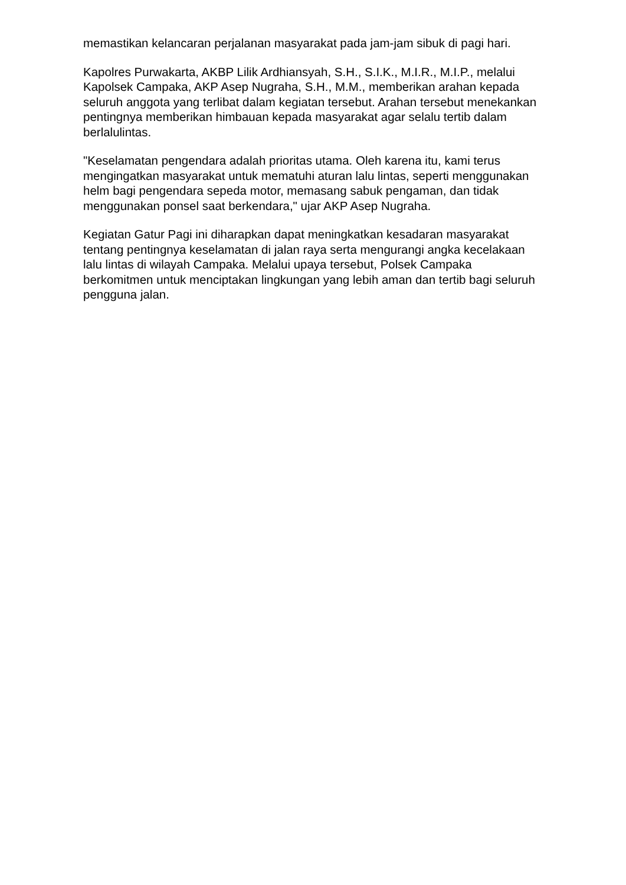memastikan kelancaran perjalanan masyarakat pada jam-jam sibuk di pagi hari.
Kapolres Purwakarta, AKBP Lilik Ardhiansyah, S.H., S.I.K., M.I.R., M.I.P., melalui Kapolsek Campaka, AKP Asep Nugraha, S.H., M.M., memberikan arahan kepada seluruh anggota yang terlibat dalam kegiatan tersebut. Arahan tersebut menekankan pentingnya memberikan himbauan kepada masyarakat agar selalu tertib dalam berlalulintas.
"Keselamatan pengendara adalah prioritas utama. Oleh karena itu, kami terus mengingatkan masyarakat untuk mematuhi aturan lalu lintas, seperti menggunakan helm bagi pengendara sepeda motor, memasang sabuk pengaman, dan tidak menggunakan ponsel saat berkendara," ujar AKP Asep Nugraha.
Kegiatan Gatur Pagi ini diharapkan dapat meningkatkan kesadaran masyarakat tentang pentingnya keselamatan di jalan raya serta mengurangi angka kecelakaan lalu lintas di wilayah Campaka. Melalui upaya tersebut, Polsek Campaka berkomitmen untuk menciptakan lingkungan yang lebih aman dan tertib bagi seluruh pengguna jalan.